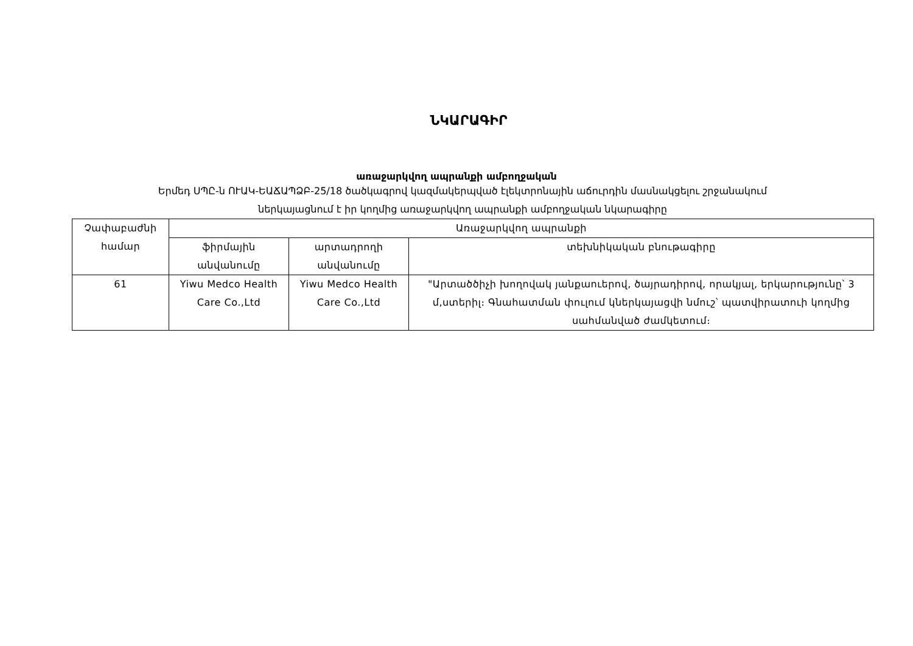ՆԿԱՐԱԳԻՐ
առաջարկվող ապրանքի ամբողջական
Երմեդ ՍՊԸ-ն ՈՒԱԿ-ԵԱՃԱՊՁԲ-25/18 ծածկագրով կազմակերպված էլեկտրոնային աճուրդին մասնակցելու շրջանակում
ներկայացնում է իր կողմից առաջարկվող ապրանքի ամբողջական նկարագիրը
| Չափաբաժնի համար | Առաջարկվող ապրանքի | | |
| --- | --- | --- | --- |
| | ֆիրմային անվանումը | արտադրողի անվանումը | տեխնիկական բնութագիրը |
| 61 | Yiwu Medco Health Care Co.,Ltd | Yiwu Medco Health Care Co.,Ltd | "Արտածծիչի խողովակ յանքաուերով, ծայրադիրով, որակյալ, երկարությունը՝ 3 մ,ստերիլ։ Գնահատման փուլում կներկայացվի նմուշ՝ պատվիրատուի կողմից սահմանված ժամկետում։ |